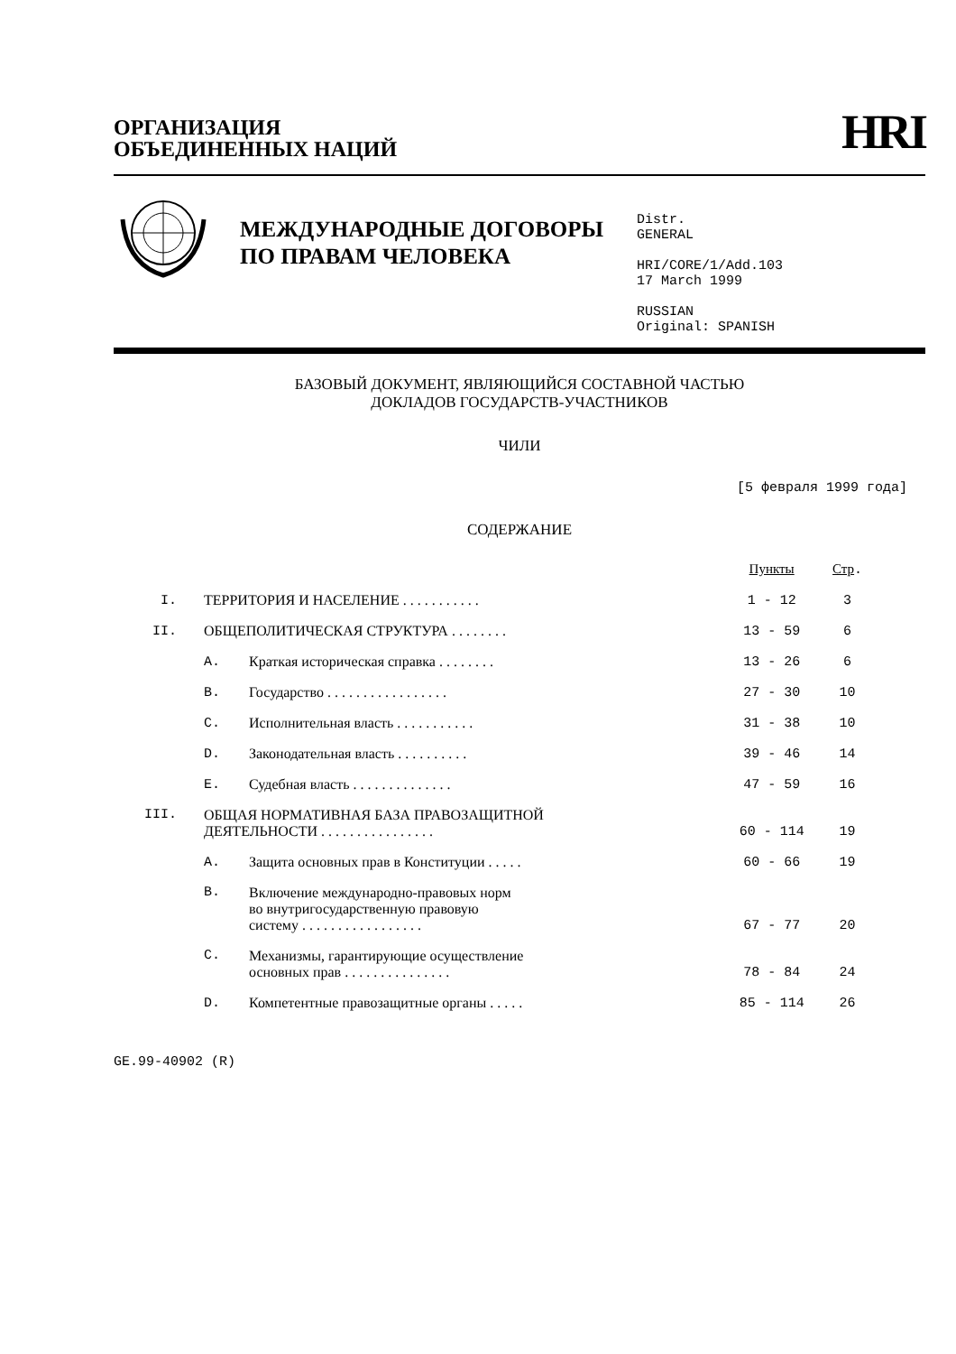ОРГАНИЗАЦИЯ
ОБЪЕДИНЕННЫХ НАЦИЙ
HRI
МЕЖДУНАРОДНЫЕ ДОГОВОРЫ ПО ПРАВАМ ЧЕЛОВЕКА
Distr.
GENERAL
HRI/CORE/1/Add.103
17 March 1999
RUSSIAN
Original: SPANISH
БАЗОВЫЙ ДОКУМЕНТ, ЯВЛЯЮЩИЙСЯ СОСТАВНОЙ ЧАСТЬЮ
ДОКЛАДОВ ГОСУДАРСТВ-УЧАСТНИКОВ
ЧИЛИ
[5 февраля 1999 года]
СОДЕРЖАНИЕ
| | | | Пункты | Стр . |
| I. | ТЕРРИТОРИЯ И НАСЕЛЕНИЕ . . . . . . . . . . . | | 1 - 12 | 3 |
| II. | ОБЩЕПОЛИТИЧЕСКАЯ СТРУКТУРА . . . . . . . . | | 13 - 59 | 6 |
| | A. | Краткая историческая справка . . . . . . . . | 13 - 26 | 6 |
| | B. | Государство . . . . . . . . . . . . . . . . . | 27 - 30 | 10 |
| | C. | Исполнительная власть . . . . . . . . . . . | 31 - 38 | 10 |
| | D. | Законодательная власть . . . . . . . . . . | 39 - 46 | 14 |
| | E. | Судебная власть . . . . . . . . . . . . . . | 47 - 59 | 16 |
| III. | ОБЩАЯ НОРМАТИВНАЯ БАЗА ПРАВОЗАЩИТНОЙ ДЕЯТЕЛЬНОСТИ . . . . . . . . . . . . . . . . | | 60 - 114 | 19 |
| | A. | Защита основных прав в Конституции . . . . . | 60 - 66 | 19 |
| | B. | Включение международно-правовых норм во внутригосударственную правовую систему . . . . . . . . . . . . . . . . . | 67 - 77 | 20 |
| | C. | Механизмы, гарантирующие осуществление основных прав . . . . . . . . . . . . . . . | 78 - 84 | 24 |
| | D. | Компетентные правозащитные органы . . . . . | 85 - 114 | 26 |
GE.99-40902 (R)